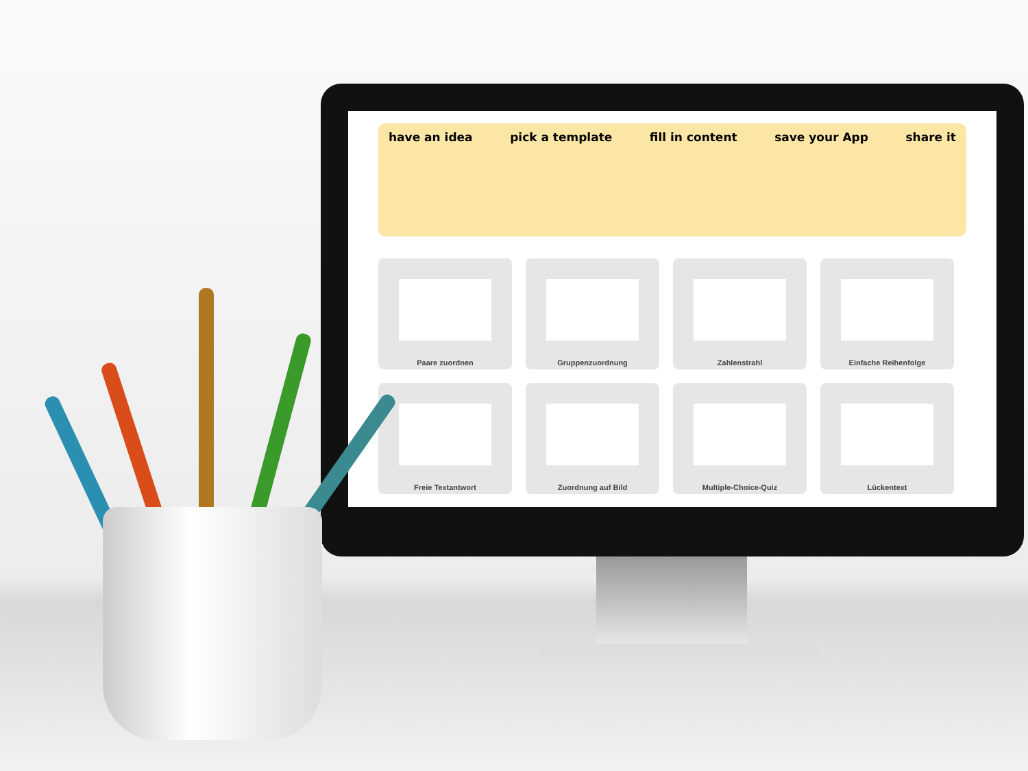have an idea pick a template fill in content save your App share it
Paare zuordnen
Gruppenzuordnung
Zahlenstrahl
Einfache Reihenfolge
Freie Textantwort
Zuordnung auf Bild
Multiple-Choice-Quiz
Lückentext